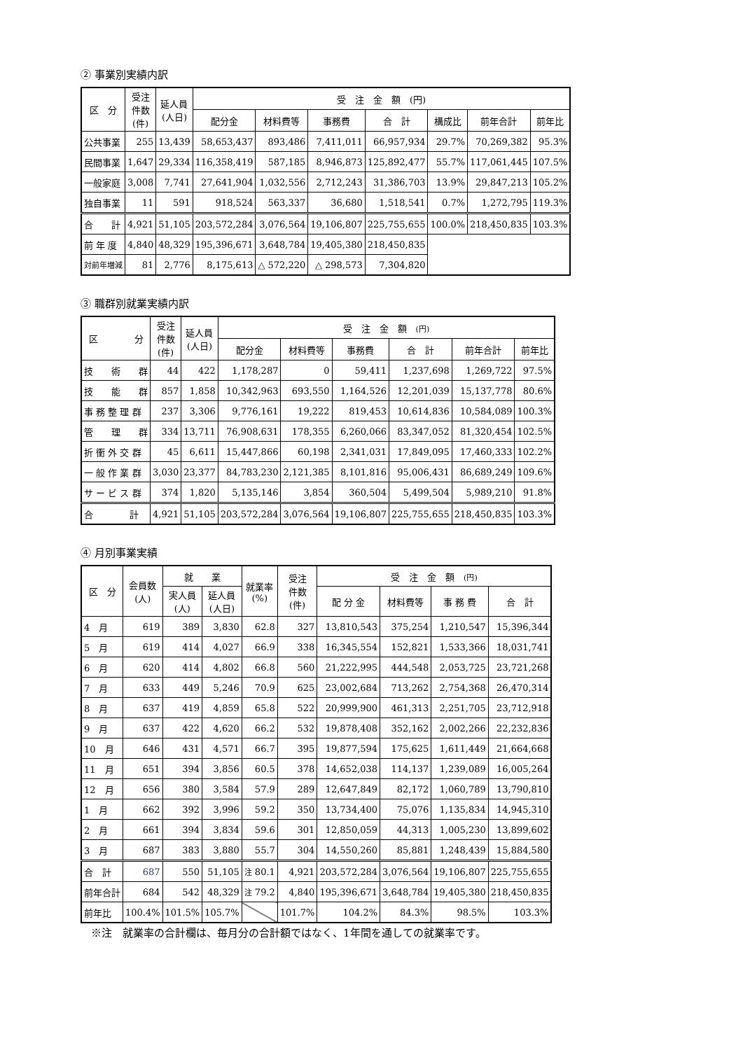② 事業別実績内訳
| 区 分 | 受注 件数 (件) | 延人員 (人日) | 受 注 金 額 (円) | | | | | | |
| --- | --- | --- | --- | --- | --- | --- | --- | --- | --- |
| | | | 配分金 | 材料費等 | 事務費 | 合 計 | 構成比 | 前年合計 | 前年比 |
| 公共事業 | 255 | 13,439 | 58,653,437 | 893,486 | 7,411,011 | 66,957,934 | 29.7% | 70,269,382 | 95.3% |
| 民間事業 | 1,647 | 29,334 | 116,358,419 | 587,185 | 8,946,873 | 125,892,477 | 55.7% | 117,061,445 | 107.5% |
| 一般家庭 | 3,008 | 7,741 | 27,641,904 | 1,032,556 | 2,712,243 | 31,386,703 | 13.9% | 29,847,213 | 105.2% |
| 独自事業 | 11 | 591 | 918,524 | 563,337 | 36,680 | 1,518,541 | 0.7% | 1,272,795 | 119.3% |
| 合 計 | 4,921 | 51,105 | 203,572,284 | 3,076,564 | 19,106,807 | 225,755,655 | 100.0% | 218,450,835 | 103.3% |
| 前 年 度 | 4,840 | 48,329 | 195,396,671 | 3,648,784 | 19,405,380 | 218,450,835 | | | |
| 対前年増減 | 81 | 2,776 | 8,175,613 | △ 572,220 | △ 298,573 | 7,304,820 | | | |
③ 職群別就業実績内訳
| 区 分 | 受注 件数 (件) | 延人員 (人日) | 受 注 金 額 (円) | | | | | |
| --- | --- | --- | --- | --- | --- | --- | --- | --- |
| | | | 配分金 | 材料費等 | 事務費 | 合 計 | 前年合計 | 前年比 |
| 技 術 群 | 44 | 422 | 1,178,287 | 0 | 59,411 | 1,237,698 | 1,269,722 | 97.5% |
| 技 能 群 | 857 | 1,858 | 10,342,963 | 693,550 | 1,164,526 | 12,201,039 | 15,137,778 | 80.6% |
| 事 務 整 理 群 | 237 | 3,306 | 9,776,161 | 19,222 | 819,453 | 10,614,836 | 10,584,089 | 100.3% |
| 管 理 群 | 334 | 13,711 | 76,908,631 | 178,355 | 6,260,066 | 83,347,052 | 81,320,454 | 102.5% |
| 折 衝 外 交 群 | 45 | 6,611 | 15,447,866 | 60,198 | 2,341,031 | 17,849,095 | 17,460,333 | 102.2% |
| 一 般 作 業 群 | 3,030 | 23,377 | 84,783,230 | 2,121,385 | 8,101,816 | 95,006,431 | 86,689,249 | 109.6% |
| サ ー ビ ス 群 | 374 | 1,820 | 5,135,146 | 3,854 | 360,504 | 5,499,504 | 5,989,210 | 91.8% |
| 合 計 | 4,921 | 51,105 | 203,572,284 | 3,076,564 | 19,106,807 | 225,755,655 | 218,450,835 | 103.3% |
④ 月別事業実績
| 区 分 | 会員数 (人) | 就 業 | | 就業率 (%) | 受注 件数 (件) | 受 注 金 額 (円) | | | |
| --- | --- | --- | --- | --- | --- | --- | --- | --- | --- |
| | | 実人員 (人) | 延人員 (人日) | | | 配 分 金 | 材料費等 | 事 務 費 | 合 計 |
| 4 月 | 619 | 389 | 3,830 | 62.8 | 327 | 13,810,543 | 375,254 | 1,210,547 | 15,396,344 |
| 5 月 | 619 | 414 | 4,027 | 66.9 | 338 | 16,345,554 | 152,821 | 1,533,366 | 18,031,741 |
| 6 月 | 620 | 414 | 4,802 | 66.8 | 560 | 21,222,995 | 444,548 | 2,053,725 | 23,721,268 |
| 7 月 | 633 | 449 | 5,246 | 70.9 | 625 | 23,002,684 | 713,262 | 2,754,368 | 26,470,314 |
| 8 月 | 637 | 419 | 4,859 | 65.8 | 522 | 20,999,900 | 461,313 | 2,251,705 | 23,712,918 |
| 9 月 | 637 | 422 | 4,620 | 66.2 | 532 | 19,878,408 | 352,162 | 2,002,266 | 22,232,836 |
| 10 月 | 646 | 431 | 4,571 | 66.7 | 395 | 19,877,594 | 175,625 | 1,611,449 | 21,664,668 |
| 11 月 | 651 | 394 | 3,856 | 60.5 | 378 | 14,652,038 | 114,137 | 1,239,089 | 16,005,264 |
| 12 月 | 656 | 380 | 3,584 | 57.9 | 289 | 12,647,849 | 82,172 | 1,060,789 | 13,790,810 |
| 1 月 | 662 | 392 | 3,996 | 59.2 | 350 | 13,734,400 | 75,076 | 1,135,834 | 14,945,310 |
| 2 月 | 661 | 394 | 3,834 | 59.6 | 301 | 12,850,059 | 44,313 | 1,005,230 | 13,899,602 |
| 3 月 | 687 | 383 | 3,880 | 55.7 | 304 | 14,550,260 | 85,881 | 1,248,439 | 15,884,580 |
| 合 計 | 687 | 550 | 51,105 | 注 80.1 | 4,921 | 203,572,284 | 3,076,564 | 19,106,807 | 225,755,655 |
| 前年合計 | 684 | 542 | 48,329 | 注 79.2 | 4,840 | 195,396,671 | 3,648,784 | 19,405,380 | 218,450,835 |
| 前年比 | 100.4% | 101.5% | 105.7% | | 101.7% | 104.2% | 84.3% | 98.5% | 103.3% |
※注　就業率の合計欄は、毎月分の合計額ではなく、1年間を通しての就業率です。